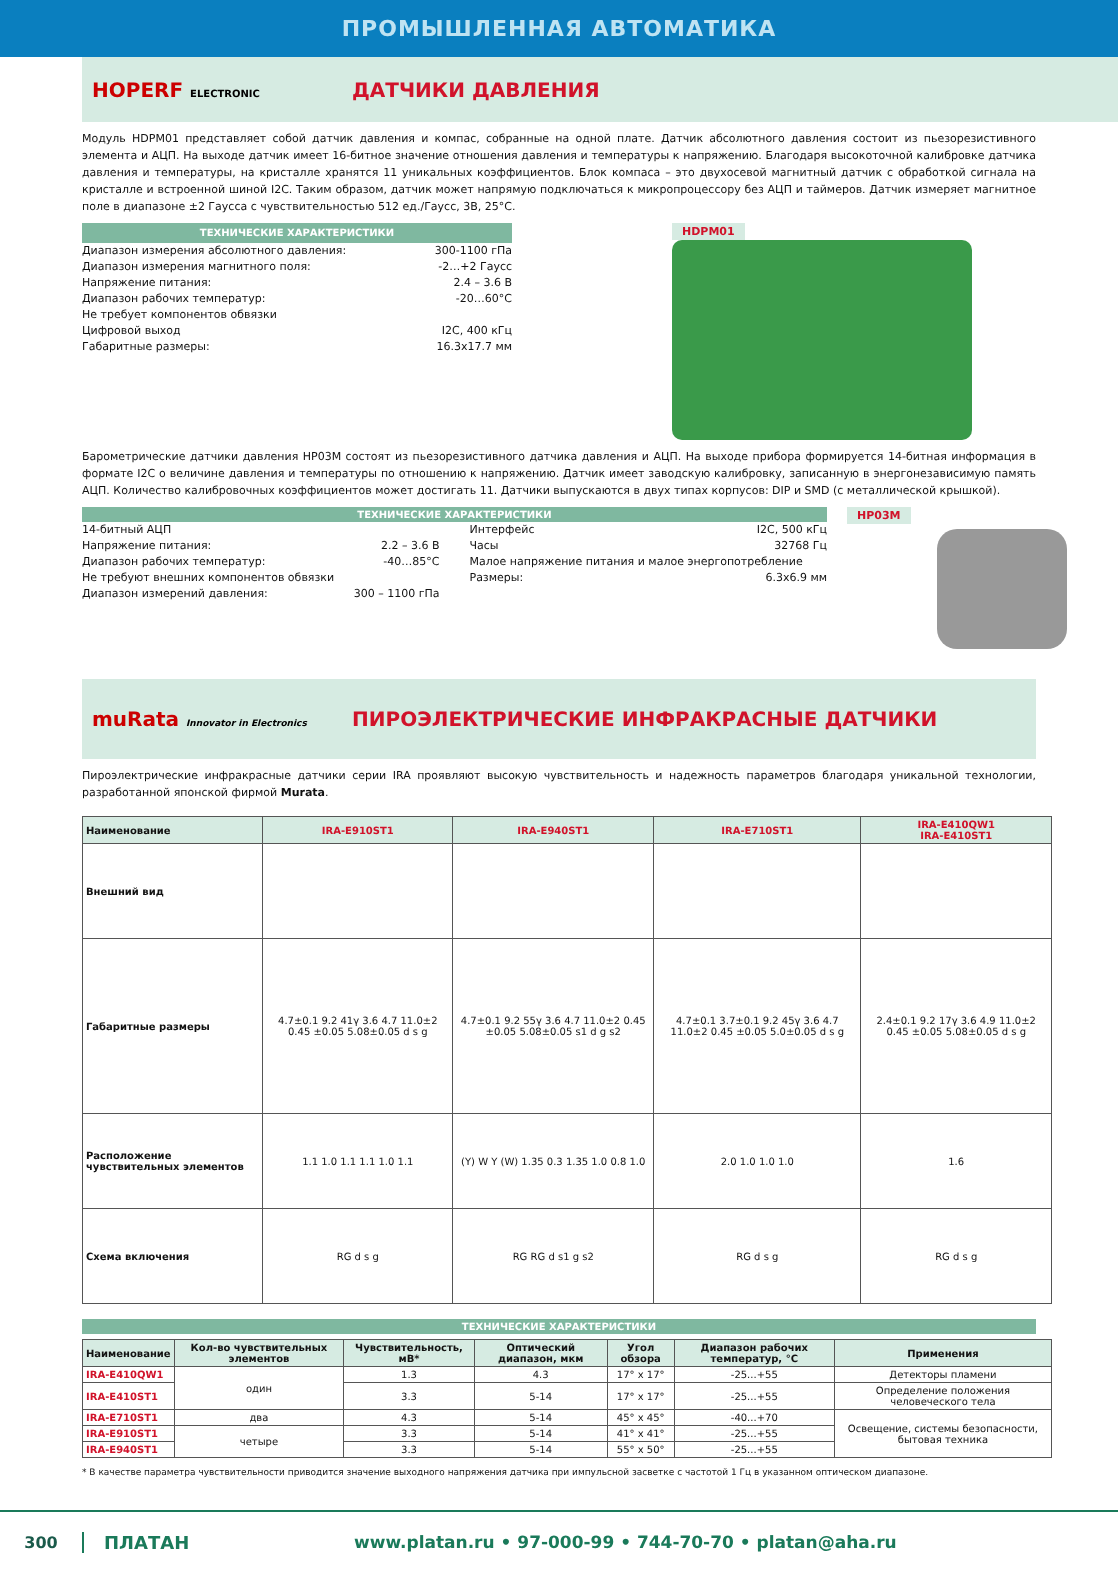ПРОМЫШЛЕННАЯ АВТОМАТИКА
HOPERF ELECTRONIC
ДАТЧИКИ ДАВЛЕНИЯ
Модуль HDPM01 представляет собой датчик давления и компас, собранные на одной плате. Датчик абсолютного давления состоит из пьезорезистивного элемента и АЦП. На выходе датчик имеет 16-битное значение отношения давления и температуры к напряжению. Благодаря высокоточной калибровке датчика давления и температуры, на кристалле хранятся 11 уникальных коэффициентов. Блок компаса – это двухосевой магнитный датчик с обработкой сигнала на кристалле и встроенной шиной I2C. Таким образом, датчик может напрямую подключаться к микропроцессору без АЦП и таймеров. Датчик измеряет магнитное поле в диапазоне ±2 Гаусса с чувствительностью 512 ед./Гаусс, 3В, 25°C.
ТЕХНИЧЕСКИЕ ХАРАКТЕРИСТИКИ
Диапазон измерения абсолютного давления: 300-1100 гПа
Диапазон измерения магнитного поля: -2…+2 Гаусс
Напряжение питания: 2.4 – 3.6 В
Диапазон рабочих температур: -20…60°C
Не требует компонентов обвязки
Цифровой выход I2C, 400 кГц
Габаритные размеры: 16.3x17.7 мм
HDPM01
Барометрические датчики давления HP03M состоят из пьезорезистивного датчика давления и АЦП. На выходе прибора формируется 14-битная информация в формате I2C о величине давления и температуры по отношению к напряжению. Датчик имеет заводскую калибровку, записанную в энергонезависимую память АЦП. Количество калибровочных коэффициентов может достигать 11. Датчики выпускаются в двух типах корпусов: DIP и SMD (с металлической крышкой).
ТЕХНИЧЕСКИЕ ХАРАКТЕРИСТИКИ
14-битный АЦП
Напряжение питания: 2.2 – 3.6 В
Диапазон рабочих температур: -40…85°C
Не требуют внешних компонентов обвязки
Диапазон измерений давления: 300 – 1100 гПа
Интерфейс I2C, 500 кГц
Часы 32768 Гц
Малое напряжение питания и малое энергопотребление
Размеры: 6.3x6.9 мм
HP03M
muRata Innovator in Electronics
ПИРОЭЛЕКТРИЧЕСКИЕ ИНФРАКРАСНЫЕ ДАТЧИКИ
Пироэлектрические инфракрасные датчики серии IRA проявляют высокую чувствительность и надежность параметров благодаря уникальной технологии, разработанной японской фирмой Murata.
| Наименование | IRA-E910ST1 | IRA-E940ST1 | IRA-E710ST1 | IRA-E410QW1 IRA-E410ST1 |
| --- | --- | --- | --- | --- |
| Внешний вид | | | | |
| Габаритные размеры | 4.7±0.1 9.2 41γ 3.6 4.7 11.0±2 0.45 ±0.05 5.08±0.05 d s g | 4.7±0.1 9.2 55γ 3.6 4.7 11.0±2 0.45 ±0.05 5.08±0.05 s1 d g s2 | 4.7±0.1 3.7±0.1 9.2 45γ 3.6 4.7 11.0±2 0.45 ±0.05 5.0±0.05 d s g | 2.4±0.1 9.2 17γ 3.6 4.9 11.0±2 0.45 ±0.05 5.08±0.05 d s g |
| Расположение чувствительных элементов | 1.1 1.0 1.1 1.1 1.0 1.1 | (Y) W Y (W) 1.35 0.3 1.35 1.0 0.8 1.0 | 2.0 1.0 1.0 1.0 | 1.6 |
| Схема включения | RG d s g | RG RG d s1 g s2 | RG d s g | RG d s g |
ТЕХНИЧЕСКИЕ ХАРАКТЕРИСТИКИ
| Наименование | Кол-во чувствительных элементов | Чувствительность, мВ* | Оптический диапазон, мкм | Угол обзора | Диапазон рабочих температур, °C | Применения |
| --- | --- | --- | --- | --- | --- | --- |
| IRA-E410QW1 | один | 1.3 | 4.3 | 17° x 17° | -25...+55 | Детекторы пламени |
| IRA-E410ST1 | | 3.3 | 5-14 | 17° x 17° | -25...+55 | Определение положения человеческого тела |
| IRA-E710ST1 | два | 4.3 | 5-14 | 45° x 45° | -40...+70 | Освещение, системы безопасности, бытовая техника |
| IRA-E910ST1 | четыре | 3.3 | 5-14 | 41° x 41° | -25...+55 | |
| IRA-E940ST1 | | 3.3 | 5-14 | 55° x 50° | -25...+55 | |
* В качестве параметра чувствительности приводится значение выходного напряжения датчика при импульсной засветке с частотой 1 Гц в указанном оптическом диапазоне.
300 ПЛАТАН www.platan.ru • 97-000-99 • 744-70-70 • platan@aha.ru